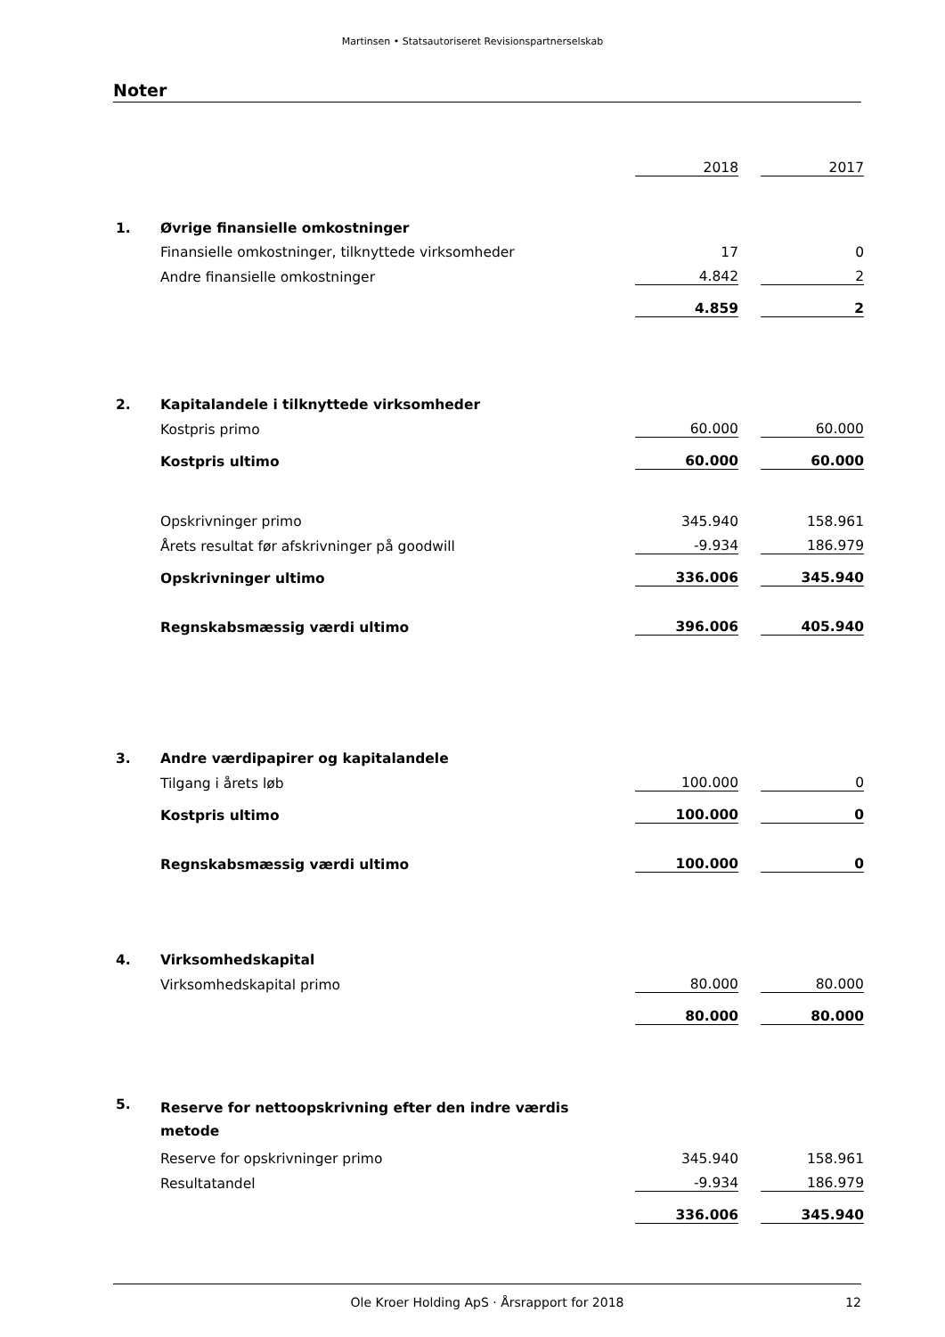Martinsen • Statsautoriseret Revisionspartnerselskab
Noter
| | | 2018 | | 2017 |
| 1. | Øvrige finansielle omkostninger | | | |
| | Finansielle omkostninger, tilknyttede virksomheder | 17 | | 0 |
| | Andre finansielle omkostninger | 4.842 | | 2 |
| | | 4.859 | | 2 |
| 2. | Kapitalandele i tilknyttede virksomheder | | | |
| | Kostpris primo | 60.000 | | 60.000 |
| | Kostpris ultimo | 60.000 | | 60.000 |
| | Opskrivninger primo | 345.940 | | 158.961 |
| | Årets resultat før afskrivninger på goodwill | -9.934 | | 186.979 |
| | Opskrivninger ultimo | 336.006 | | 345.940 |
| | Regnskabsmæssig værdi ultimo | 396.006 | | 405.940 |
| 3. | Andre værdipapirer og kapitalandele | | | |
| | Tilgang i årets løb | 100.000 | | 0 |
| | Kostpris ultimo | 100.000 | | 0 |
| | Regnskabsmæssig værdi ultimo | 100.000 | | 0 |
| 4. | Virksomhedskapital | | | |
| | Virksomhedskapital primo | 80.000 | | 80.000 |
| | | 80.000 | | 80.000 |
| 5. | Reserve for nettoopskrivning efter den indre værdis metode | | | |
| | Reserve for opskrivninger primo | 345.940 | | 158.961 |
| | Resultatandel | -9.934 | | 186.979 |
| | | 336.006 | | 345.940 |
Ole Kroer Holding ApS · Årsrapport for 2018 12